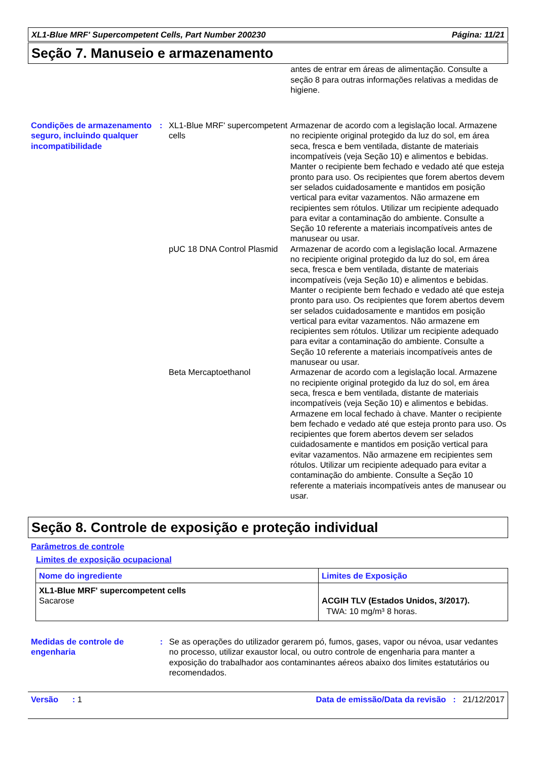XL1-Blue MRF' Supercompetent Cells, Part Number 200230 Página: 11/21
Seção 7. Manuseio e armazenamento
antes de entrar em áreas de alimentação. Consulte a seção 8 para outras informações relativas a medidas de higiene.
Condições de armazenamento seguro, incluindo qualquer incompatibilidade
: XL1-Blue MRF' supercompetent cells
Armazenar de acordo com a legislação local. Armazene no recipiente original protegido da luz do sol, em área seca, fresca e bem ventilada, distante de materiais incompatíveis (veja Seção 10) e alimentos e bebidas. Manter o recipiente bem fechado e vedado até que esteja pronto para uso. Os recipientes que forem abertos devem ser selados cuidadosamente e mantidos em posição vertical para evitar vazamentos. Não armazene em recipientes sem rótulos. Utilizar um recipiente adequado para evitar a contaminação do ambiente. Consulte a Seção 10 referente a materiais incompatíveis antes de manusear ou usar.
pUC 18 DNA Control Plasmid
Armazenar de acordo com a legislação local. Armazene no recipiente original protegido da luz do sol, em área seca, fresca e bem ventilada, distante de materiais incompatíveis (veja Seção 10) e alimentos e bebidas. Manter o recipiente bem fechado e vedado até que esteja pronto para uso. Os recipientes que forem abertos devem ser selados cuidadosamente e mantidos em posição vertical para evitar vazamentos. Não armazene em recipientes sem rótulos. Utilizar um recipiente adequado para evitar a contaminação do ambiente. Consulte a Seção 10 referente a materiais incompatíveis antes de manusear ou usar.
Beta Mercaptoethanol Armazenar de acordo com a legislação local. Armazene no recipiente original protegido da luz do sol, em área seca, fresca e bem ventilada, distante de materiais incompatíveis (veja Seção 10) e alimentos e bebidas. Armazene em local fechado à chave. Manter o recipiente bem fechado e vedado até que esteja pronto para uso. Os recipientes que forem abertos devem ser selados cuidadosamente e mantidos em posição vertical para evitar vazamentos. Não armazene em recipientes sem rótulos. Utilizar um recipiente adequado para evitar a contaminação do ambiente. Consulte a Seção 10 referente a materiais incompatíveis antes de manusear ou usar.
Seção 8. Controle de exposição e proteção individual
Parâmetros de controle
Limites de exposição ocupacional
| Nome do ingrediente | Limites de Exposição |
| --- | --- |
| XL1-Blue MRF' supercompetent cells Sacarose | ACGIH TLV (Estados Unidos, 3/2017). TWA: 10 mg/m³ 8 horas. |
Medidas de controle de engenharia
: Se as operações do utilizador gerarem pó, fumos, gases, vapor ou névoa, usar vedantes no processo, utilizar exaustor local, ou outro controle de engenharia para manter a exposição do trabalhador aos contaminantes aéreos abaixo dos limites estatutários ou recomendados.
Versão : 1 Data de emissão/Data da revisão : 21/12/2017